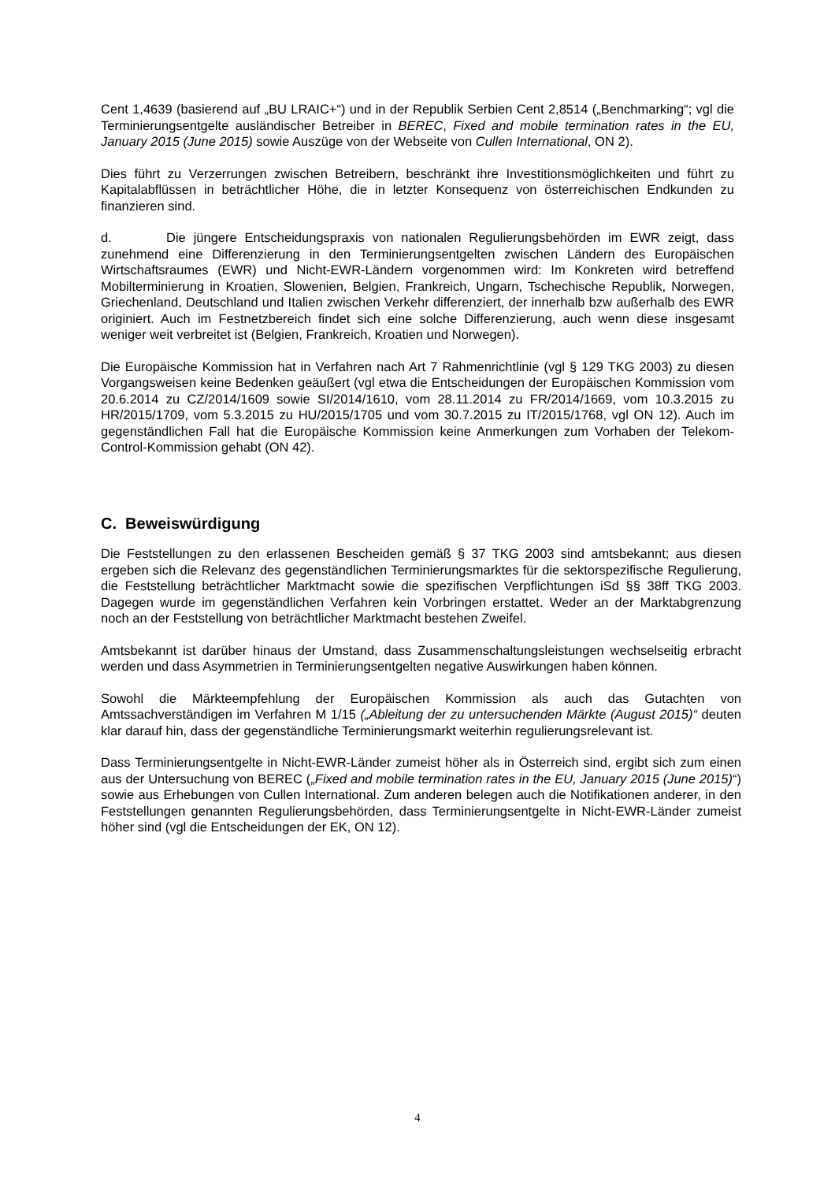Cent 1,4639 (basierend auf „BU LRAIC+“) und in der Republik Serbien Cent 2,8514 („Benchmarking“; vgl die Terminierungsentgelte ausländischer Betreiber in BEREC, Fixed and mobile termination rates in the EU, January 2015 (June 2015) sowie Auszüge von der Webseite von Cullen International, ON 2).
Dies führt zu Verzerrungen zwischen Betreibern, beschränkt ihre Investitionsmöglichkeiten und führt zu Kapitalabflüssen in beträchtlicher Höhe, die in letzter Konsequenz von österreichischen Endkunden zu finanzieren sind.
d. Die jüngere Entscheidungspraxis von nationalen Regulierungsbehörden im EWR zeigt, dass zunehmend eine Differenzierung in den Terminierungsentgelten zwischen Ländern des Europäischen Wirtschaftsraumes (EWR) und Nicht-EWR-Ländern vorgenommen wird: Im Konkreten wird betreffend Mobilterminierung in Kroatien, Slowenien, Belgien, Frankreich, Ungarn, Tschechische Republik, Norwegen, Griechenland, Deutschland und Italien zwischen Verkehr differenziert, der innerhalb bzw außerhalb des EWR originiert. Auch im Festnetzbereich findet sich eine solche Differenzierung, auch wenn diese insgesamt weniger weit verbreitet ist (Belgien, Frankreich, Kroatien und Norwegen).
Die Europäische Kommission hat in Verfahren nach Art 7 Rahmenrichtlinie (vgl § 129 TKG 2003) zu diesen Vorgangsweisen keine Bedenken geäußert (vgl etwa die Entscheidungen der Europäischen Kommission vom 20.6.2014 zu CZ/2014/1609 sowie SI/2014/1610, vom 28.11.2014 zu FR/2014/1669, vom 10.3.2015 zu HR/2015/1709, vom 5.3.2015 zu HU/2015/1705 und vom 30.7.2015 zu IT/2015/1768, vgl ON 12). Auch im gegenständlichen Fall hat die Europäische Kommission keine Anmerkungen zum Vorhaben der Telekom-Control-Kommission gehabt (ON 42).
C. Beweiswürdigung
Die Feststellungen zu den erlassenen Bescheiden gemäß § 37 TKG 2003 sind amtsbekannt; aus diesen ergeben sich die Relevanz des gegenständlichen Terminierungsmarktes für die sektorspezifische Regulierung, die Feststellung beträchtlicher Marktmacht sowie die spezifischen Verpflichtungen iSd §§ 38ff TKG 2003. Dagegen wurde im gegenständlichen Verfahren kein Vorbringen erstattet. Weder an der Marktabgrenzung noch an der Feststellung von beträchtlicher Marktmacht bestehen Zweifel.
Amtsbekannt ist darüber hinaus der Umstand, dass Zusammenschaltungsleistungen wechselseitig erbracht werden und dass Asymmetrien in Terminierungsentgelten negative Auswirkungen haben können.
Sowohl die Märkteempfehlung der Europäischen Kommission als auch das Gutachten von Amtssachverständigen im Verfahren M 1/15 („Ableitung der zu untersuchenden Märkte (August 2015)“ deuten klar darauf hin, dass der gegenständliche Terminierungsmarkt weiterhin regulierungsrelevant ist.
Dass Terminierungsentgelte in Nicht-EWR-Länder zumeist höher als in Österreich sind, ergibt sich zum einen aus der Untersuchung von BEREC („Fixed and mobile termination rates in the EU, January 2015 (June 2015)“) sowie aus Erhebungen von Cullen International. Zum anderen belegen auch die Notifikationen anderer, in den Feststellungen genannten Regulierungsbehörden, dass Terminierungsentgelte in Nicht-EWR-Länder zumeist höher sind (vgl die Entscheidungen der EK, ON 12).
4